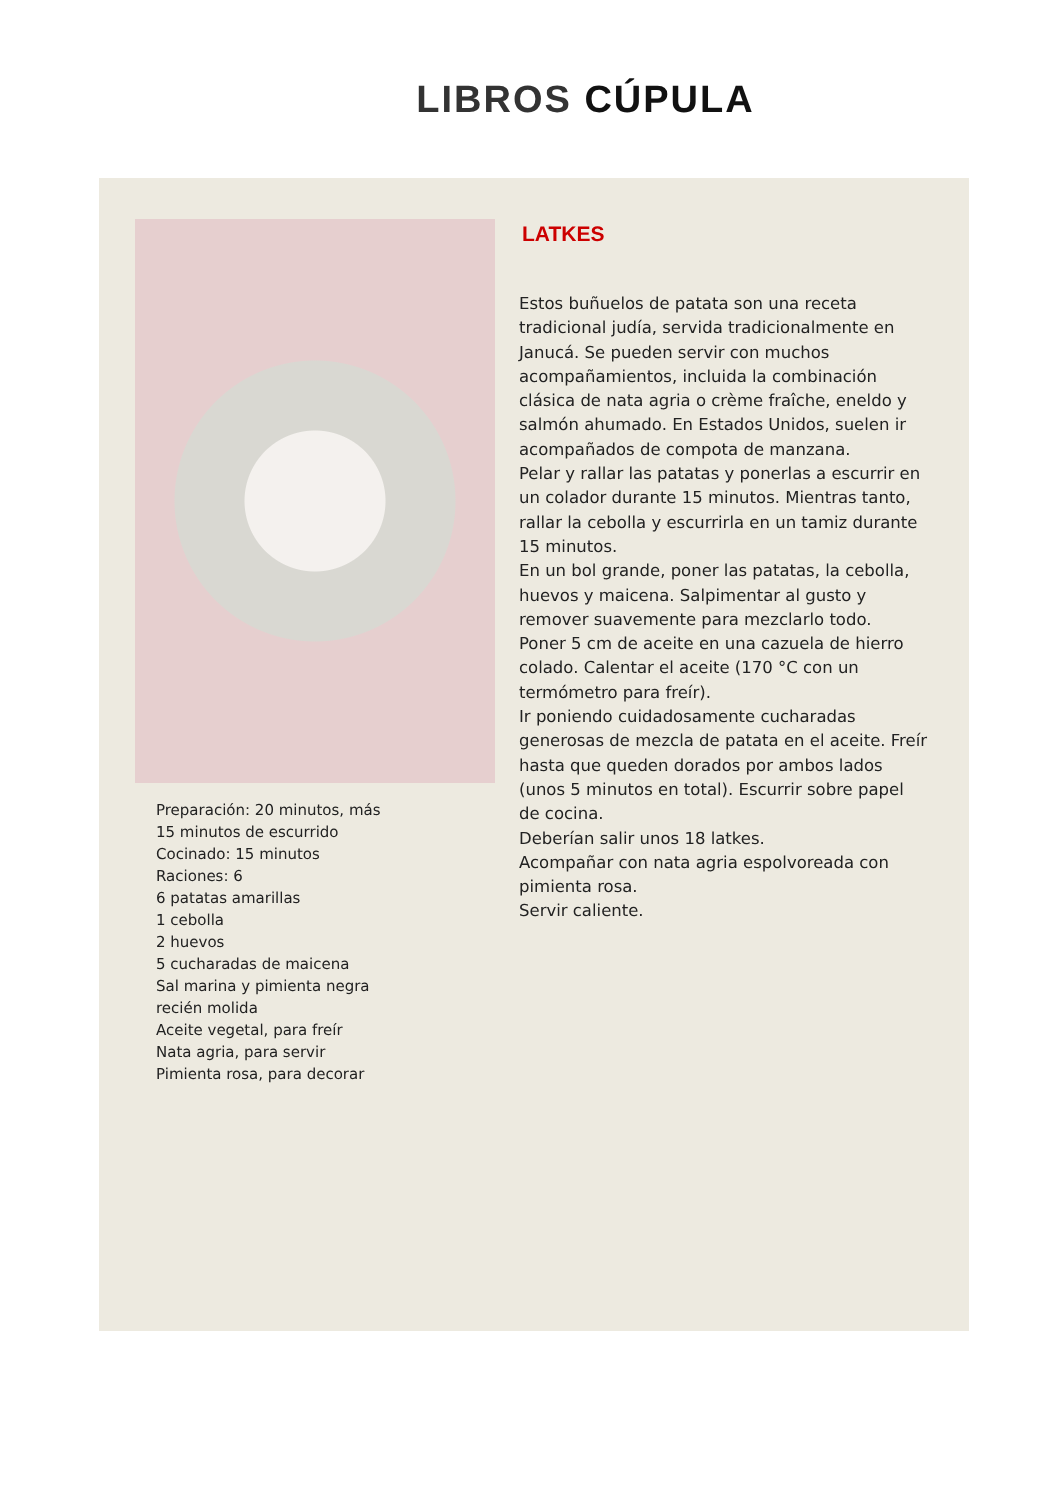LIBROS CÚPULA
Preparación: 20 minutos, más
15 minutos de escurrido
Cocinado: 15 minutos
Raciones: 6
6 patatas amarillas
1 cebolla
2 huevos
5 cucharadas de maicena
Sal marina y pimienta negra
recién molida
Aceite vegetal, para freír
Nata agria, para servir
Pimienta rosa, para decorar
LATKES
Estos buñuelos de patata son una receta tradicional judía, servida tradicionalmente en Janucá. Se pueden servir con muchos acompañamientos, incluida la combinación clásica de nata agria o crème fraîche, eneldo y salmón ahumado. En Estados Unidos, suelen ir acompañados de compota de manzana.
Pelar y rallar las patatas y ponerlas a escurrir en un colador durante 15 minutos. Mientras tanto, rallar la cebolla y escurrirla en un tamiz durante 15 minutos.
En un bol grande, poner las patatas, la cebolla, huevos y maicena. Salpimentar al gusto y remover suavemente para mezclarlo todo.
Poner 5 cm de aceite en una cazuela de hierro colado. Calentar el aceite (170 °C con un termómetro para freír).
Ir poniendo cuidadosamente cucharadas generosas de mezcla de patata en el aceite. Freír hasta que queden dorados por ambos lados (unos 5 minutos en total). Escurrir sobre papel de cocina.
Deberían salir unos 18 latkes.
Acompañar con nata agria espolvoreada con pimienta rosa.
Servir caliente.